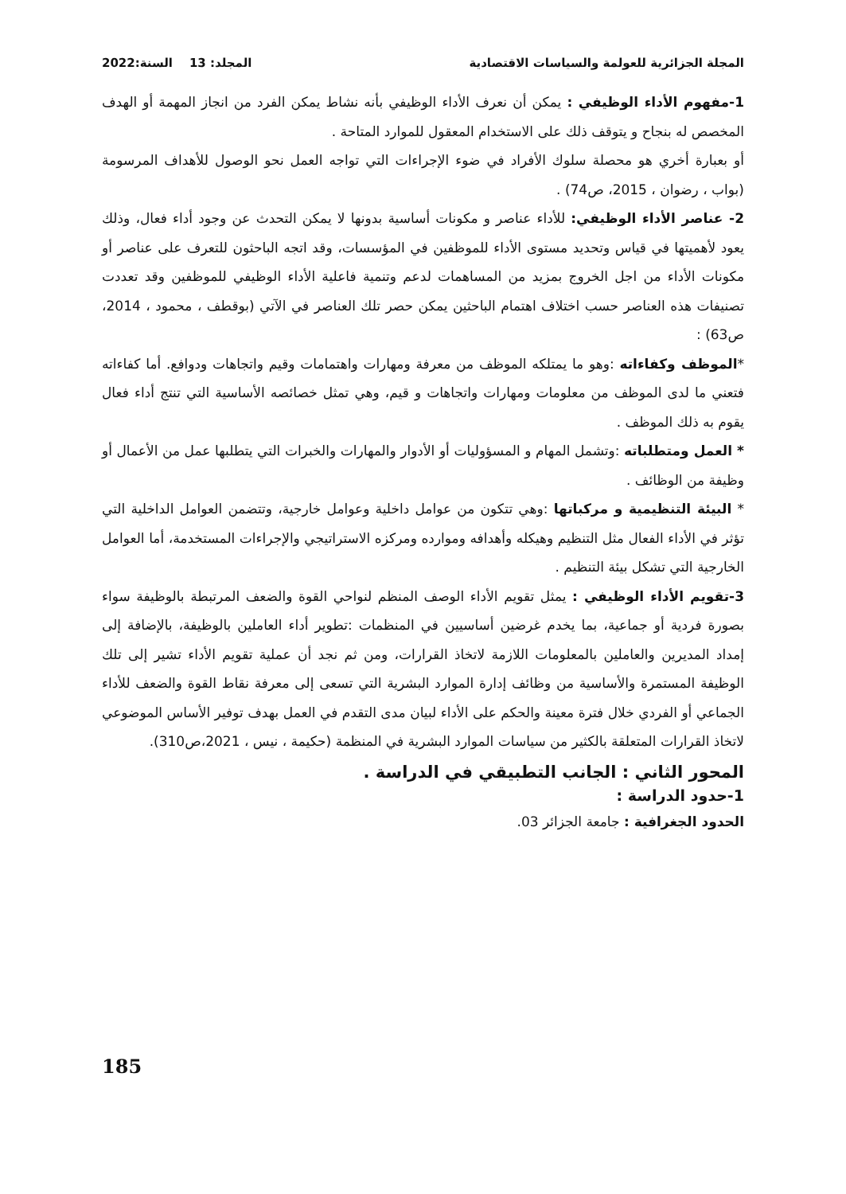المجلة الجزائرية للعولمة والسياسات الاقتصادية المجلد: 13 السنة:2022
1-مفهوم الأداء الوظيفي : يمكن أن نعرف الأداء الوظيفي بأنه نشاط يمكن الفرد من انجاز المهمة أو الهدف المخصص له بنجاح و يتوقف ذلك على الاستخدام المعقول للموارد المتاحة .
أو بعبارة أخري هو محصلة سلوك الأفراد في ضوء الإجراءات التي تواجه العمل نحو الوصول للأهداف المرسومة (بواب ، رضوان ، 2015، ص74) .
2- عناصر الأداء الوظيفي: للأداء عناصر و مكونات أساسية بدونها لا يمكن التحدث عن وجود أداء فعال، وذلك يعود لأهميتها في قياس وتحديد مستوى الأداء للموظفين في المؤسسات، وقد اتجه الباحثون للتعرف على عناصر أو مكونات الأداء من اجل الخروج بمزيد من المساهمات لدعم وتنمية فاعلية الأداء الوظيفي للموظفين وقد تعددت تصنيفات هذه العناصر حسب اختلاف اهتمام الباحثين يمكن حصر تلك العناصر في الآتي (بوقطف ، محمود ، 2014، ص63) :
*الموظف وكفاءاته :وهو ما يمتلكه الموظف من معرفة ومهارات واهتمامات وقيم واتجاهات ودوافع. أما كفاءاته فتعني ما لدى الموظف من معلومات ومهارات واتجاهات و قيم، وهي تمثل خصائصه الأساسية التي تنتج أداء فعال يقوم به ذلك الموظف .
* العمل ومتطلباته :وتشمل المهام و المسؤوليات أو الأدوار والمهارات والخبرات التي يتطلبها عمل من الأعمال أو وظيفة من الوظائف .
* البيئة التنظيمية و مركباتها :وهي تتكون من عوامل داخلية وعوامل خارجية، وتتضمن العوامل الداخلية التي تؤثر في الأداء الفعال مثل التنظيم وهيكله وأهدافه وموارده ومركزه الاستراتيجي والإجراءات المستخدمة، أما العوامل الخارجية التي تشكل بيئة التنظيم .
3-تقويم الأداء الوظيفي : يمثل تقويم الأداء الوصف المنظم لنواحي القوة والضعف المرتبطة بالوظيفة سواء بصورة فردية أو جماعية، بما يخدم غرضين أساسيين في المنظمات :تطوير أداء العاملين بالوظيفة، بالإضافة إلى إمداد المديرين والعاملين بالمعلومات اللازمة لاتخاذ القرارات، ومن ثم نجد أن عملية تقويم الأداء تشير إلى تلك الوظيفة المستمرة والأساسية من وظائف إدارة الموارد البشرية التي تسعى إلى معرفة نقاط القوة والضعف للأداء الجماعي أو الفردي خلال فترة معينة والحكم على الأداء لبيان مدى التقدم في العمل بهدف توفير الأساس الموضوعي لاتخاذ القرارات المتعلقة بالكثير من سياسات الموارد البشرية في المنظمة (حكيمة ، نيس ، 2021،ص310).
المحور الثاني : الجانب التطبيقي في الدراسة .
1-حدود الدراسة :
الحدود الجغرافية : جامعة الجزائر 03.
185